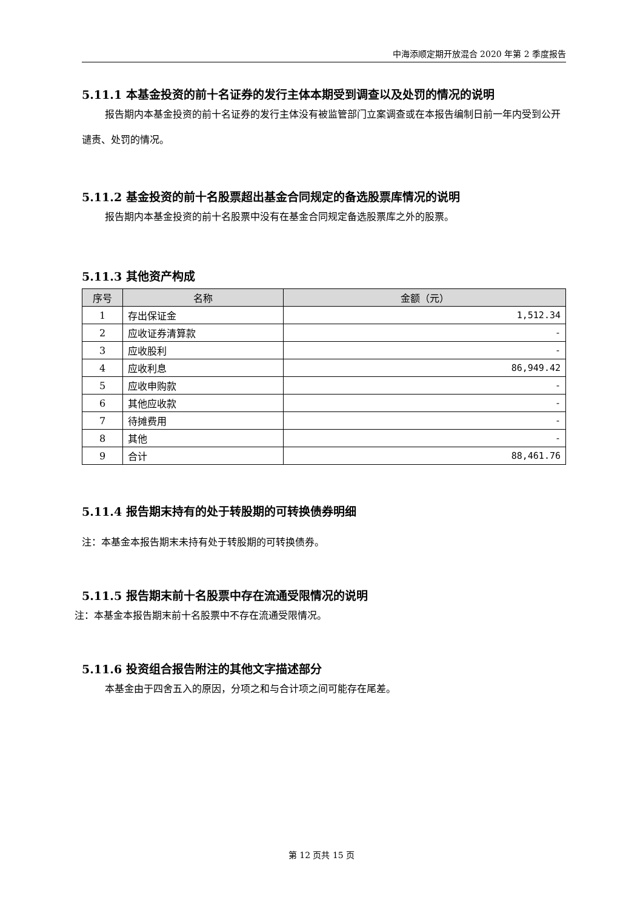中海添顺定期开放混合 2020 年第 2 季度报告
5.11.1 本基金投资的前十名证券的发行主体本期受到调查以及处罚的情况的说明
报告期内本基金投资的前十名证券的发行主体没有被监管部门立案调查或在本报告编制日前一年内受到公开谴责、处罚的情况。
5.11.2 基金投资的前十名股票超出基金合同规定的备选股票库情况的说明
报告期内本基金投资的前十名股票中没有在基金合同规定备选股票库之外的股票。
5.11.3 其他资产构成
| 序号 | 名称 | 金额（元） |
| --- | --- | --- |
| 1 | 存出保证金 | 1,512.34 |
| 2 | 应收证券清算款 | - |
| 3 | 应收股利 | - |
| 4 | 应收利息 | 86,949.42 |
| 5 | 应收申购款 | - |
| 6 | 其他应收款 | - |
| 7 | 待摊费用 | - |
| 8 | 其他 | - |
| 9 | 合计 | 88,461.76 |
5.11.4 报告期末持有的处于转股期的可转换债券明细
注：本基金本报告期末未持有处于转股期的可转换债券。
5.11.5 报告期末前十名股票中存在流通受限情况的说明
注：本基金本报告期末前十名股票中不存在流通受限情况。
5.11.6 投资组合报告附注的其他文字描述部分
本基金由于四舍五入的原因，分项之和与合计项之间可能存在尾差。
第 12 页共 15 页